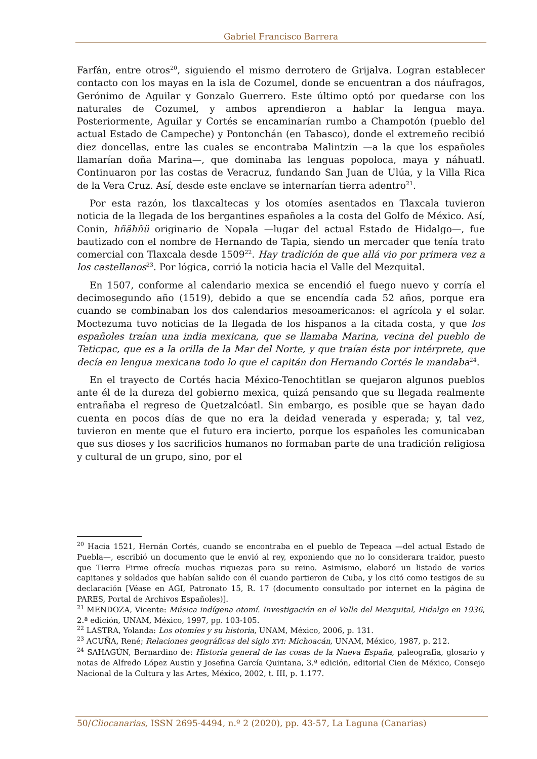Gabriel Francisco Barrera
Farfán, entre otros<sup>20</sup>, siguiendo el mismo derrotero de Grijalva. Logran establecer contacto con los mayas en la isla de Cozumel, donde se encuentran a dos náufragos, Gerónimo de Aguilar y Gonzalo Guerrero. Este último optó por quedarse con los naturales de Cozumel, y ambos aprendieron a hablar la lengua maya. Posteriormente, Aguilar y Cortés se encaminarían rumbo a Champotón (pueblo del actual Estado de Campeche) y Pontonchán (en Tabasco), donde el extremeño recibió diez doncellas, entre las cuales se encontraba Malintzin —a la que los españoles llamarían doña Marina—, que dominaba las lenguas popoloca, maya y náhuatl. Continuaron por las costas de Veracruz, fundando San Juan de Ulúa, y la Villa Rica de la Vera Cruz. Así, desde este enclave se internarían tierra adentro<sup>21</sup>.
Por esta razón, los tlaxcaltecas y los otomíes asentados en Tlaxcala tuvieron noticia de la llegada de los bergantines españoles a la costa del Golfo de México. Así, Conin, hñähñü originario de Nopala —lugar del actual Estado de Hidalgo—, fue bautizado con el nombre de Hernando de Tapia, siendo un mercader que tenía trato comercial con Tlaxcala desde 1509<sup>22</sup>. Hay tradición de que allá vio por primera vez a los castellanos<sup>23</sup>. Por lógica, corrió la noticia hacia el Valle del Mezquital.
En 1507, conforme al calendario mexica se encendió el fuego nuevo y corría el decimosegundo año (1519), debido a que se encendía cada 52 años, porque era cuando se combinaban los dos calendarios mesoamericanos: el agrícola y el solar. Moctezuma tuvo noticias de la llegada de los hispanos a la citada costa, y que los españoles traían una india mexicana, que se llamaba Marina, vecina del pueblo de Teticpac, que es a la orilla de la Mar del Norte, y que traían ésta por intérprete, que decía en lengua mexicana todo lo que el capitán don Hernando Cortés le mandaba<sup>24</sup>.
En el trayecto de Cortés hacia México-Tenochtitlan se quejaron algunos pueblos ante él de la dureza del gobierno mexica, quizá pensando que su llegada realmente entrañaba el regreso de Quetzalcóatl. Sin embargo, es posible que se hayan dado cuenta en pocos días de que no era la deidad venerada y esperada; y, tal vez, tuvieron en mente que el futuro era incierto, porque los españoles les comunicaban que sus dioses y los sacrificios humanos no formaban parte de una tradición religiosa y cultural de un grupo, sino, por el
<sup>20</sup> Hacia 1521, Hernán Cortés, cuando se encontraba en el pueblo de Tepeaca —del actual Estado de Puebla—, escribió un documento que le envió al rey, exponiendo que no lo considerara traidor, puesto que Tierra Firme ofrecía muchas riquezas para su reino. Asimismo, elaboró un listado de varios capitanes y soldados que habían salido con él cuando partieron de Cuba, y los citó como testigos de su declaración [Véase en AGI, Patronato 15, R. 17 (documento consultado por internet en la página de PARES, Portal de Archivos Españoles)].
<sup>21</sup> MENDOZA, Vicente: Música indígena otomí. Investigación en el Valle del Mezquital, Hidalgo en 1936, 2.ª edición, UNAM, México, 1997, pp. 103-105.
<sup>22</sup> LASTRA, Yolanda: Los otomíes y su historia, UNAM, México, 2006, p. 131.
<sup>23</sup> ACUÑA, René; Relaciones geográficas del siglo XVI: Michoacán, UNAM, México, 1987, p. 212.
<sup>24</sup> SAHAGÚN, Bernardino de: Historia general de las cosas de la Nueva España, paleografía, glosario y notas de Alfredo López Austin y Josefina García Quintana, 3.ª edición, editorial Cien de México, Consejo Nacional de la Cultura y las Artes, México, 2002, t. III, p. 1.177.
50/Cliocanarias, ISSN 2695-4494, n.º 2 (2020), pp. 43-57, La Laguna (Canarias)